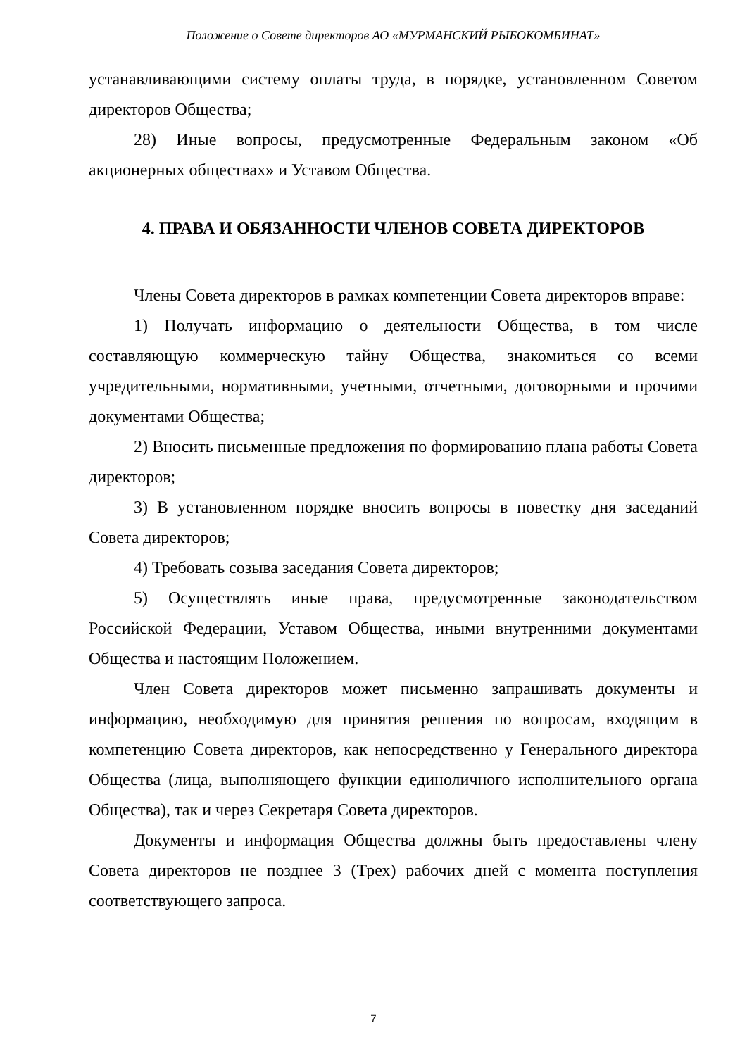Положение о Совете директоров АО «МУРМАНСКИЙ РЫБОКОМБИНАТ»
устанавливающими систему оплаты труда, в порядке, установленном Советом директоров Общества;
28) Иные вопросы, предусмотренные Федеральным законом «Об акционерных обществах» и Уставом Общества.
4. ПРАВА И ОБЯЗАННОСТИ ЧЛЕНОВ СОВЕТА ДИРЕКТОРОВ
Члены Совета директоров в рамках компетенции Совета директоров вправе:
1) Получать информацию о деятельности Общества, в том числе составляющую коммерческую тайну Общества, знакомиться со всеми учредительными, нормативными, учетными, отчетными, договорными и прочими документами Общества;
2) Вносить письменные предложения по формированию плана работы Совета директоров;
3) В установленном порядке вносить вопросы в повестку дня заседаний Совета директоров;
4) Требовать созыва заседания Совета директоров;
5) Осуществлять иные права, предусмотренные законодательством Российской Федерации, Уставом Общества, иными внутренними документами Общества и настоящим Положением.
Член Совета директоров может письменно запрашивать документы и информацию, необходимую для принятия решения по вопросам, входящим в компетенцию Совета директоров, как непосредственно у Генерального директора Общества (лица, выполняющего функции единоличного исполнительного органа Общества), так и через Секретаря Совета директоров.
Документы и информация Общества должны быть предоставлены члену Совета директоров не позднее 3 (Трех) рабочих дней с момента поступления соответствующего запроса.
7